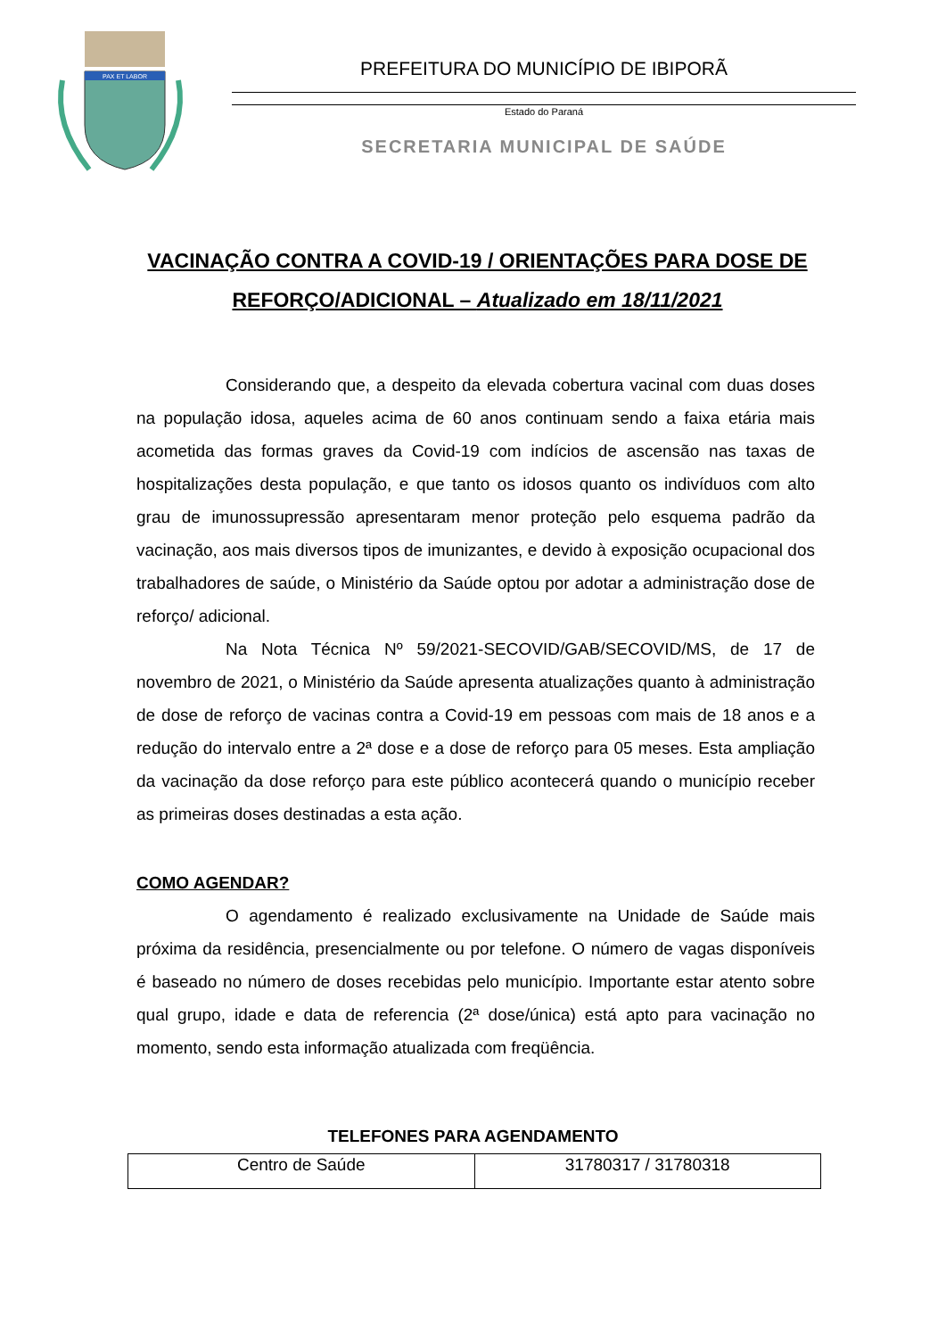PAX ET LABOR
PREFEITURA DO MUNICÍPIO DE IBIPORÃ
Estado do Paraná
SECRETARIA MUNICIPAL DE SAÚDE
VACINAÇÃO CONTRA A COVID-19 / ORIENTAÇÕES PARA DOSE DE REFORÇO/ADICIONAL – Atualizado em 18/11/2021
Considerando que, a despeito da elevada cobertura vacinal com duas doses na população idosa, aqueles acima de 60 anos continuam sendo a faixa etária mais acometida das formas graves da Covid-19 com indícios de ascensão nas taxas de hospitalizações desta população, e que tanto os idosos quanto os indivíduos com alto grau de imunossupressão apresentaram menor proteção pelo esquema padrão da vacinação, aos mais diversos tipos de imunizantes, e devido à exposição ocupacional dos trabalhadores de saúde, o Ministério da Saúde optou por adotar a administração dose de reforço/ adicional.
Na Nota Técnica Nº 59/2021-SECOVID/GAB/SECOVID/MS, de 17 de novembro de 2021, o Ministério da Saúde apresenta atualizações quanto à administração de dose de reforço de vacinas contra a Covid-19 em pessoas com mais de 18 anos e a redução do intervalo entre a 2ª dose e a dose de reforço para 05 meses. Esta ampliação da vacinação da dose reforço para este público acontecerá quando o município receber as primeiras doses destinadas a esta ação.
COMO AGENDAR?
O agendamento é realizado exclusivamente na Unidade de Saúde mais próxima da residência, presencialmente ou por telefone. O número de vagas disponíveis é baseado no número de doses recebidas pelo município. Importante estar atento sobre qual grupo, idade e data de referencia (2ª dose/única) está apto para vacinação no momento, sendo esta informação atualizada com freqüência.
TELEFONES PARA AGENDAMENTO
| Centro de Saúde | 31780317 / 31780318 |